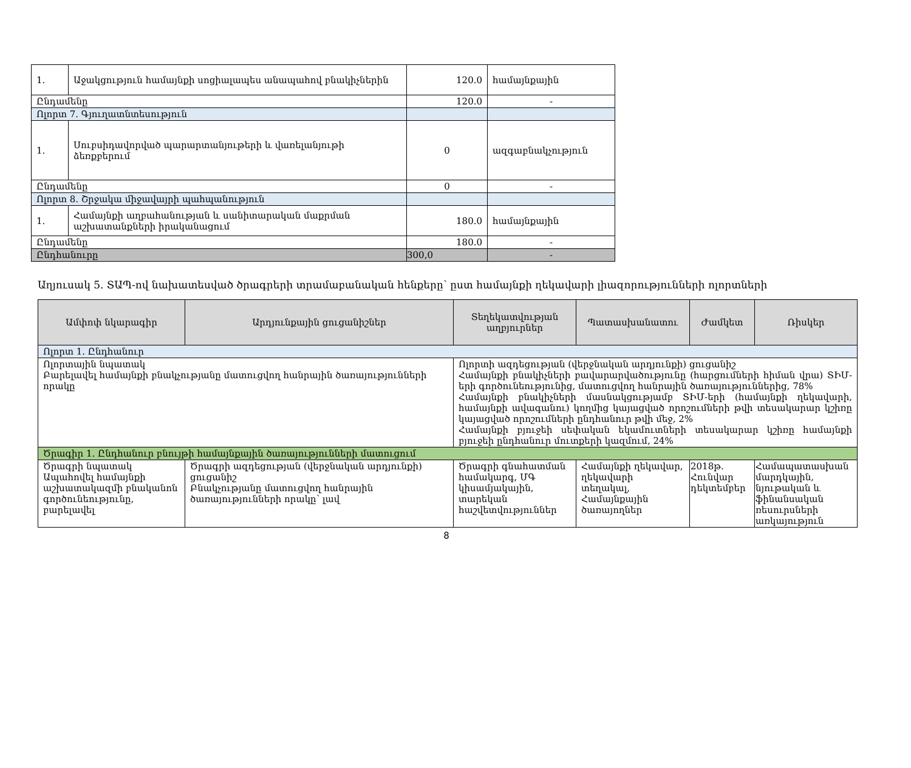| 1. | Աջակցություն համայնքի սոցիալապես անապահով բնակիչներին | 120.0 | համայնքային |
| Ընդամենը | | 120.0 | - |
| Ոլորտ 7. Գյուղատնտեսություն | | | |
| 1. | Սուբսիդավորված պարարտանյութերի և վառելանյութի ձեռքբերում | 0 | ազգաբնակչություն |
| Ընդամենը | | 0 | - |
| Ոլորտ 8. Շրջակա միջավայրի պահպանություն | | | |
| 1. | Համայնքի աղբահանության և սանիտարական մաքրման աշխատանքների իրականացում | 180.0 | համայնքային |
| Ընդամենը | | 180.0 | - |
| Ընդհանուրը | | 300,0 | - |
Աղյուսակ 5. ՏԱՊ-ով նախատեսված ծրագրերի տրամաբանական հենքերը՝ ըստ համայնքի ղեկավարի լիազորությունների ոլորտների
| Ամփոփ նկարագիր | Արդյունքային ցուցանիշներ | Տեղեկատվության աղբյուրներ | Պատասխանատու | Ժամկետ | Ռիսկեր |
| --- | --- | --- | --- | --- | --- |
| Ոլորտ 1. Ընդհանուր | | | | | |
| Ոլորտային նպատակ Բարելավել համայնքի բնակչությանը մատուցվող հանրային ծառայությունների որակը | | Ոլորտի ազդեցության (վերջնական արդյունքի) ցուցանիշ Համայնքի բնակիչների բավարարվածությունը (հարցումների հիման վրա) ՏԻՄ-երի գործունեությունից, մատուցվող հանրային ծառայություններից, 78% Համայնքի բնակիչների մասնակցությամբ ՏԻՄ-երի (համայնքի ղեկավարի, համայնքի ավագանու) կողմից կայացված որոշումների թվի տեսակարար կշիռը կայացված որոշումների ընդհանուր թվի մեջ, 2% Համայնքի բյուջեի սեփական եկամուտների տեսակարար կշիռը համայնքի բյուջեի ընդհանուր մուտքերի կազմում, 24% | | | |
| Ծրագիր 1. Ընդհանուր բնույթի համայնքային ծառայությունների մատուցում | | | | | |
| Ծրագրի նպատակ Ապահովել համայնքի աշխատակազմի բնականոն գործունեությունը, բարելավել | Ծրագրի ազդեցության (վերջնական արդյունքի) ցուցանիշ Բնակչությանը մատուցվող հանրային ծառայությունների որակը՝ լավ | Ծրագրի գնահատման համակարգ, ՄԳ կիսամյակային, տարեկան հաշվետվություններ | Համայնքի ղեկավար, ղեկավարի տեղակալ, Համայնքային ծառայողներ | 2018թ. Հունվար դեկտեմբեր | Համապատասխան մարդկային, նյութական և ֆինանսական ռեսուրսների առկայություն |
8